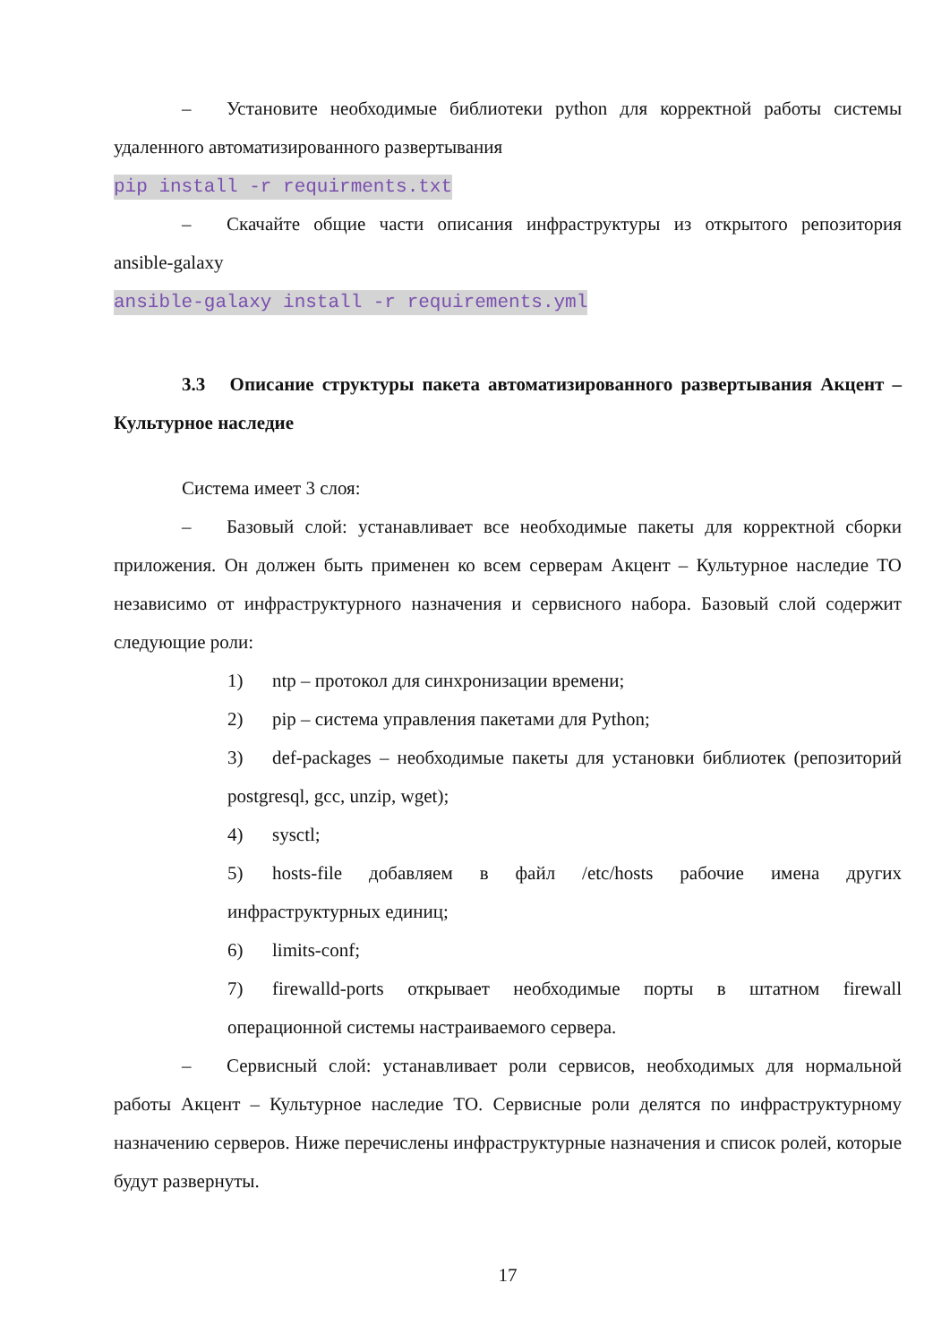– Установите необходимые библиотеки python для корректной работы системы удаленного автоматизированного развертывания
pip install -r requirments.txt
– Скачайте общие части описания инфраструктуры из открытого репозитория ansible-galaxy
ansible-galaxy install -r requirements.yml
3.3 Описание структуры пакета автоматизированного развертывания Акцент – Культурное наследие
Система имеет 3 слоя:
– Базовый слой: устанавливает все необходимые пакеты для корректной сборки приложения. Он должен быть применен ко всем серверам Акцент – Культурное наследие ТО независимо от инфраструктурного назначения и сервисного набора. Базовый слой содержит следующие роли:
1) ntp – протокол для синхронизации времени;
2) pip – система управления пакетами для Python;
3) def-packages – необходимые пакеты для установки библиотек (репозиторий postgresql, gcc, unzip, wget);
4) sysctl;
5) hosts-file добавляем в файл /etc/hosts рабочие имена других инфраструктурных единиц;
6) limits-conf;
7) firewalld-ports открывает необходимые порты в штатном firewall операционной системы настраиваемого сервера.
– Сервисный слой: устанавливает роли сервисов, необходимых для нормальной работы Акцент – Культурное наследие ТО. Сервисные роли делятся по инфраструктурному назначению серверов. Ниже перечислены инфраструктурные назначения и список ролей, которые будут развернуты.
17